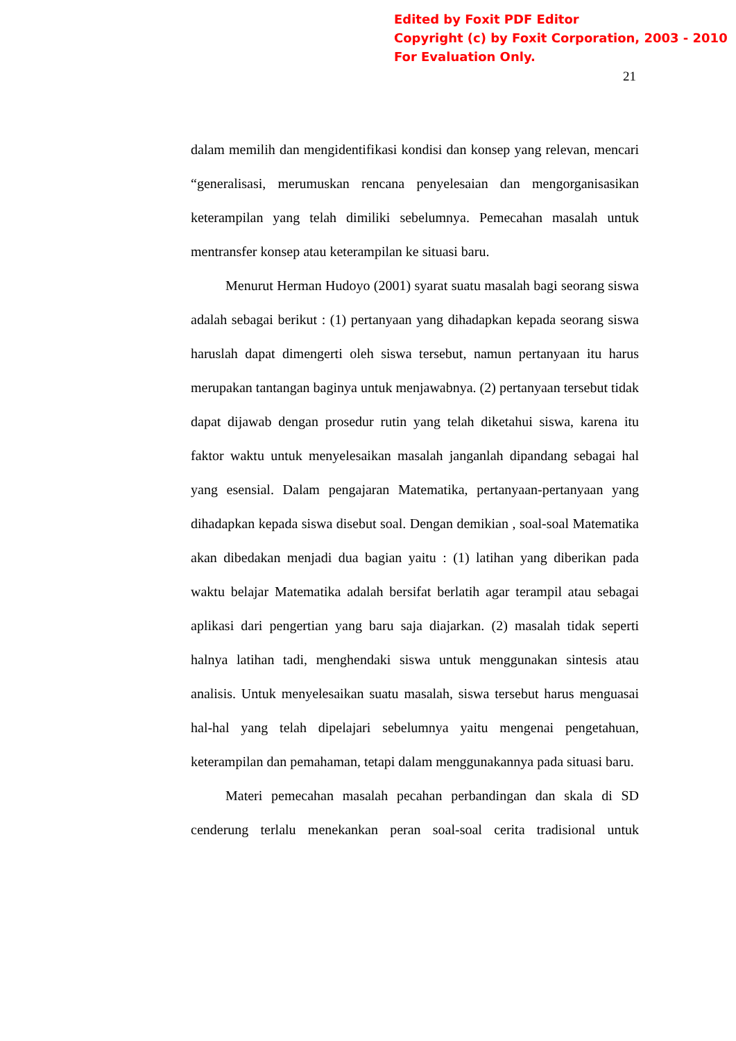Edited by Foxit PDF Editor
Copyright (c) by Foxit Corporation, 2003 - 2010
For Evaluation Only.
21
dalam memilih dan mengidentifikasi kondisi dan konsep yang relevan, mencari “generalisasi, merumuskan rencana penyelesaian dan mengorganisasikan keterampilan yang telah dimiliki sebelumnya. Pemecahan masalah untuk mentransfer konsep atau keterampilan ke situasi baru.
Menurut Herman Hudoyo (2001) syarat suatu masalah bagi seorang siswa adalah sebagai berikut : (1) pertanyaan yang dihadapkan kepada seorang siswa haruslah dapat dimengerti oleh siswa tersebut, namun pertanyaan itu harus merupakan tantangan baginya untuk menjawabnya. (2) pertanyaan tersebut tidak dapat dijawab dengan prosedur rutin yang telah diketahui siswa, karena itu faktor waktu untuk menyelesaikan masalah janganlah dipandang sebagai hal yang esensial. Dalam pengajaran Matematika, pertanyaan-pertanyaan yang dihadapkan kepada siswa disebut soal. Dengan demikian , soal-soal Matematika akan dibedakan menjadi dua bagian yaitu : (1) latihan yang diberikan pada waktu belajar Matematika adalah bersifat berlatih agar terampil atau sebagai aplikasi dari pengertian yang baru saja diajarkan. (2) masalah tidak seperti halnya latihan tadi, menghendaki siswa untuk menggunakan sintesis atau analisis. Untuk menyelesaikan suatu masalah, siswa tersebut harus menguasai hal-hal yang telah dipelajari sebelumnya yaitu mengenai pengetahuan, keterampilan dan pemahaman, tetapi dalam menggunakannya pada situasi baru.
Materi pemecahan masalah pecahan perbandingan dan skala di SD cenderung terlalu menekankan peran soal-soal cerita tradisional untuk